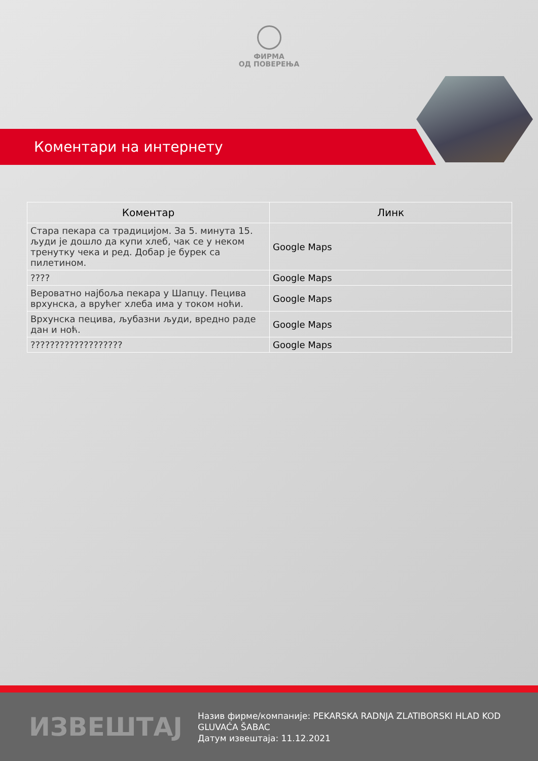ФИРМА
ОД ПОВЕРЕЊА
Коментари на интернету
| Коментар | Линк |
| --- | --- |
| Стара пекара са традицијом. За 5. минута 15. људи је дошло да купи хлеб, чак се у неком тренутку чека и ред. Добар је бурек са пилетином. | Google Maps |
| ???? | Google Maps |
| Вероватно најбоља пекара у Шапцу. Пецива врхунска, а врућег хлеба има у током ноћи. | Google Maps |
| Врхунска пецива, љубазни људи, вредно раде дан и ноћ. | Google Maps |
| ??????????????????? | Google Maps |
ИЗВЕШТАЈ
Назив фирме/компаније: PEKARSKA RADNJA ZLATIBORSKI HLAD KOD GLUVAĆA ŠABAC
Датум извештаја: 11.12.2021